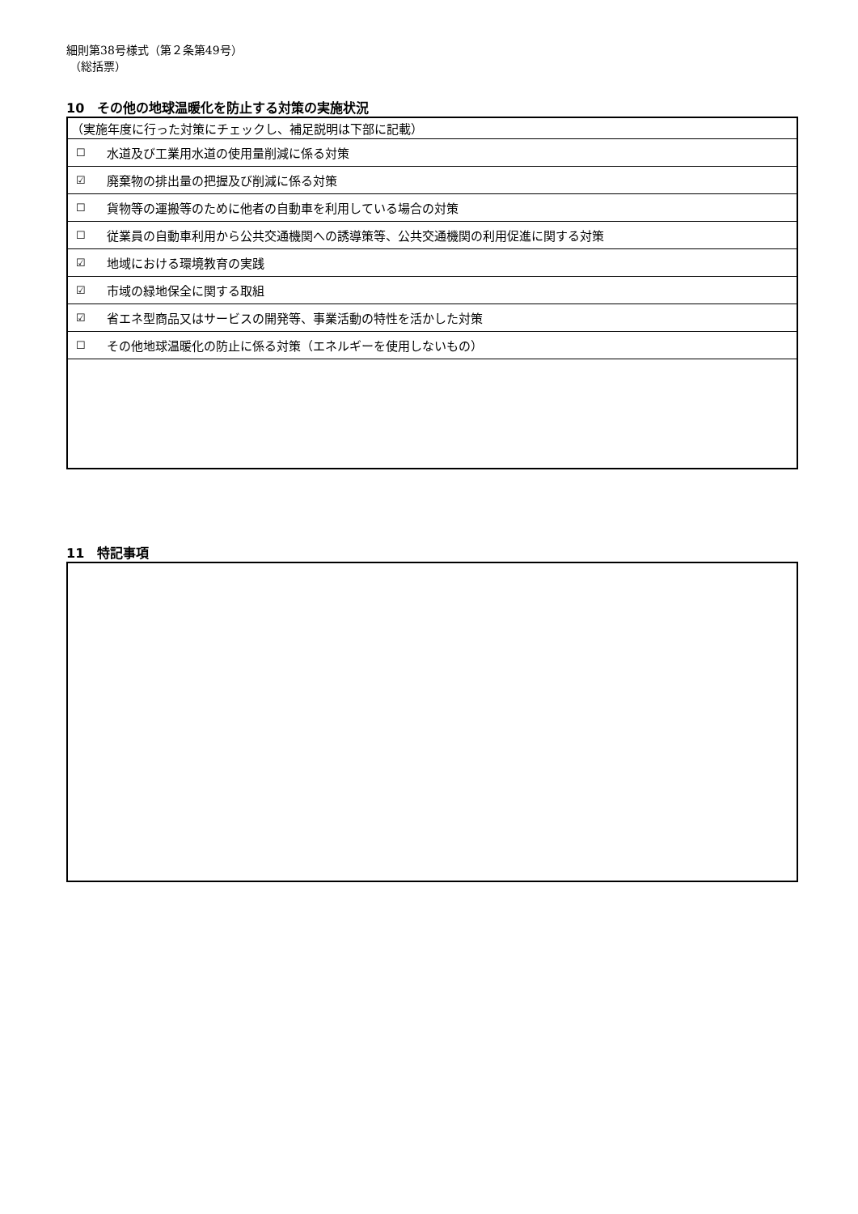細則第38号様式（第２条第49号）
（総括票）
10　その他の地球温暖化を防止する対策の実施状況
| （実施年度に行った対策にチェックし、補足説明は下部に記載） | |
| ☐ | 水道及び工業用水道の使用量削減に係る対策 |
| ☑ | 廃棄物の排出量の把握及び削減に係る対策 |
| ☐ | 貨物等の運搬等のために他者の自動車を利用している場合の対策 |
| ☐ | 従業員の自動車利用から公共交通機関への誘導策等、公共交通機関の利用促進に関する対策 |
| ☑ | 地域における環境教育の実践 |
| ☑ | 市域の緑地保全に関する取組 |
| ☑ | 省エネ型商品又はサービスの開発等、事業活動の特性を活かした対策 |
| ☐ | その他地球温暖化の防止に係る対策（エネルギーを使用しないもの） |
11　特記事項